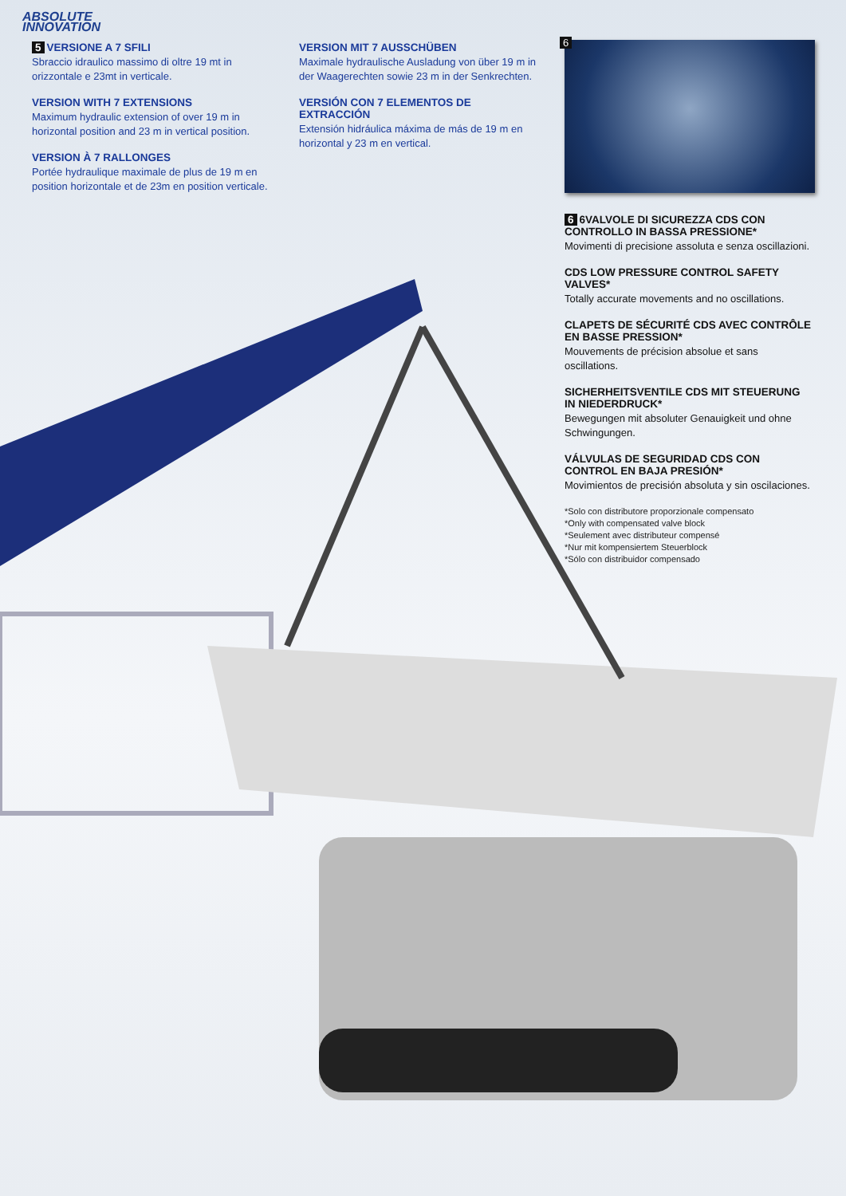ABSOLUTE
INNOVATION
5 VERSIONE A 7 SFILI
Sbraccio idraulico massimo di oltre 19 mt in orizzontale e 23mt in verticale.
VERSION WITH 7 EXTENSIONS
Maximum hydraulic extension of over 19 m in horizontal position and 23 m in vertical position.
VERSION À 7 RALLONGES
Portée hydraulique maximale de plus de 19 m en position horizontale et de 23m en position verticale.
VERSION MIT 7 AUSSCHÜBEN
Maximale hydraulische Ausladung von über 19 m in der Waagerechten sowie 23 m in der Senkrechten.
VERSIÓN CON 7 ELEMENTOS DE EXTRACCIÓN
Extensión hidráulica máxima de más de 19 m en horizontal y 23 m en vertical.
6
6 6VALVOLE DI SICUREZZA CDS CON CONTROLLO IN BASSA PRESSIONE*
Movimenti di precisione assoluta e senza oscillazioni.
CDS LOW PRESSURE CONTROL SAFETY VALVES*
Totally accurate movements and no oscillations.
CLAPETS DE SÉCURITÉ CDS AVEC CONTRÔLE EN BASSE PRESSION*
Mouvements de précision absolue et sans oscillations.
SICHERHEITSVENTILE CDS MIT STEUERUNG IN NIEDERDRUCK*
Bewegungen mit absoluter Genauigkeit und ohne Schwingungen.
VÁLVULAS DE SEGURIDAD CDS CON CONTROL EN BAJA PRESIÓN*
Movimientos de precisión absoluta y sin oscilaciones.
*Solo con distributore proporzionale compensato
*Only with compensated valve block
*Seulement avec distributeur compensé
*Nur mit kompensiertem Steuerblock
*Sólo con distribuidor compensado